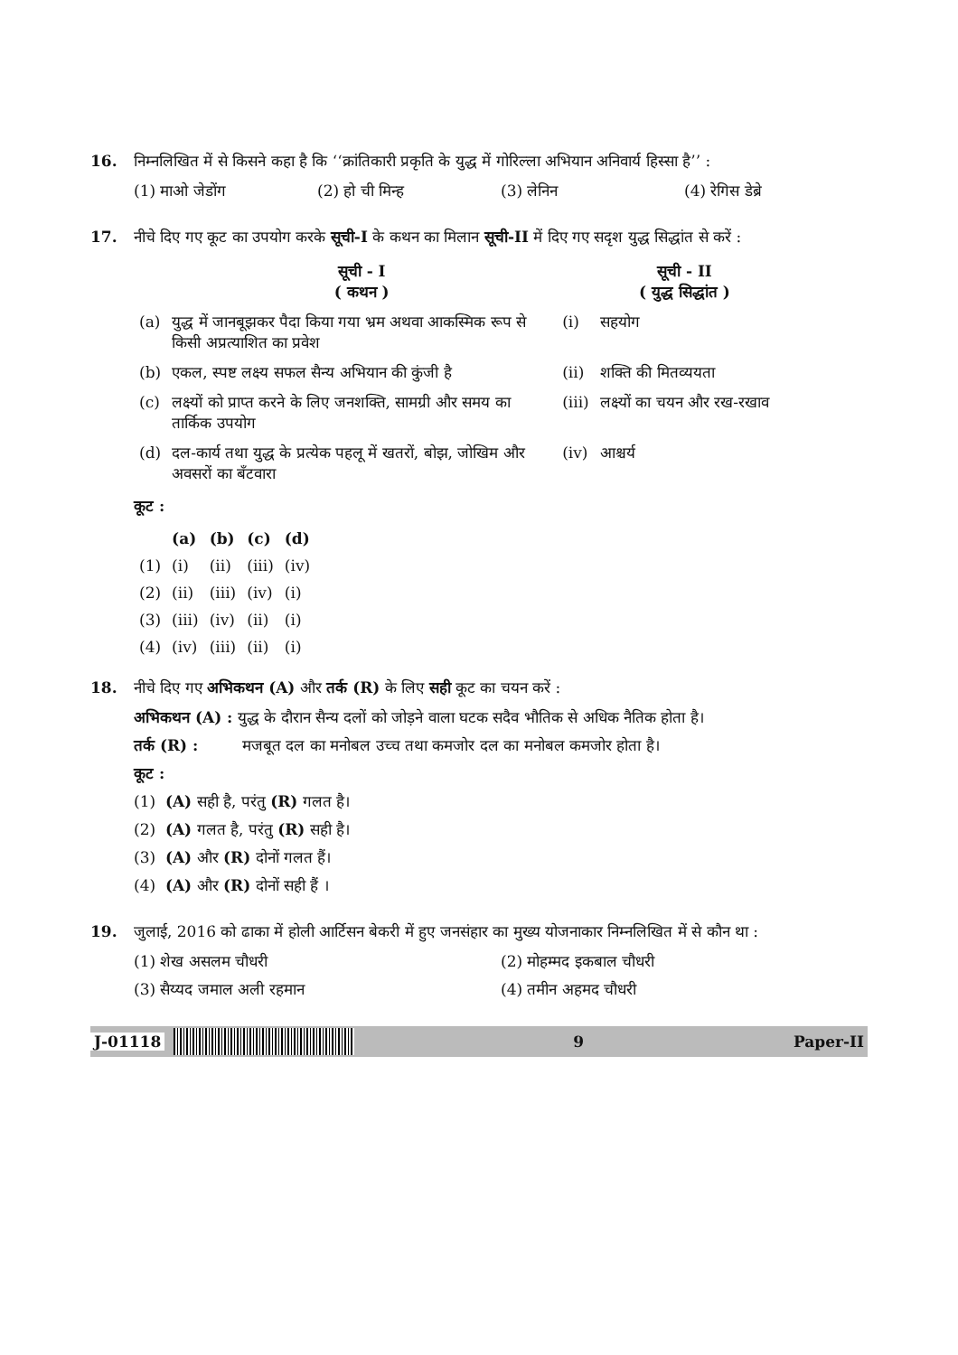16. निम्नलिखित में से किसने कहा है कि ‘‘क्रांतिकारी प्रकृति के युद्ध में गोरिल्ला अभियान अनिवार्य हिस्सा है’’ :
(1) माओ जेडोंग (2) हो ची मिन्ह (3) लेनिन (4) रेगिस डेब्रे
17. नीचे दिए गए कूट का उपयोग करके सूची-I के कथन का मिलान सूची-II में दिए गए सदृश युद्ध सिद्धांत से करें :
| | सूची - I ( कथन ) | | सूची - II ( युद्ध सिद्धांत ) |
| --- | --- | --- | --- |
| (a) | युद्ध में जानबूझकर पैदा किया गया भ्रम अथवा आकस्मिक रूप से किसी अप्रत्याशित का प्रवेश | (i) | सहयोग |
| (b) | एकल, स्पष्ट लक्ष्य सफल सैन्य अभियान की कुंजी है | (ii) | शक्ति की मितव्ययता |
| (c) | लक्ष्यों को प्राप्त करने के लिए जनशक्ति, सामग्री और समय का तार्किक उपयोग | (iii) | लक्ष्यों का चयन और रख-रखाव |
| (d) | दल-कार्य तथा युद्ध के प्रत्येक पहलू में खतरों, बोझ, जोखिम और अवसरों का बँटवारा | (iv) | आश्चर्य |
कूट :
| | (a) | (b) | (c) | (d) |
| --- | --- | --- | --- | --- |
| (1) | (i) | (ii) | (iii) | (iv) |
| (2) | (ii) | (iii) | (iv) | (i) |
| (3) | (iii) | (iv) | (ii) | (i) |
| (4) | (iv) | (iii) | (ii) | (i) |
18. नीचे दिए गए अभिकथन (A) और तर्क (R) के लिए सही कूट का चयन करें :
अभिकथन (A) : युद्ध के दौरान सैन्य दलों को जोड़ने वाला घटक सदैव भौतिक से अधिक नैतिक होता है।
तर्क (R) : मजबूत दल का मनोबल उच्च तथा कमजोर दल का मनोबल कमजोर होता है।
कूट :
(1) (A) सही है, परंतु (R) गलत है।
(2) (A) गलत है, परंतु (R) सही है।
(3) (A) और (R) दोनों गलत हैं।
(4) (A) और (R) दोनों सही हैं ।
19. जुलाई, 2016 को ढाका में होली आर्टिसन बेकरी में हुए जनसंहार का मुख्य योजनाकार निम्नलिखित में से कौन था :
(1) शेख असलम चौधरी (2) मोहम्मद इकबाल चौधरी
(3) सैय्यद जमाल अली रहमान (4) तमीन अहमद चौधरी
J-01118 9 Paper-II